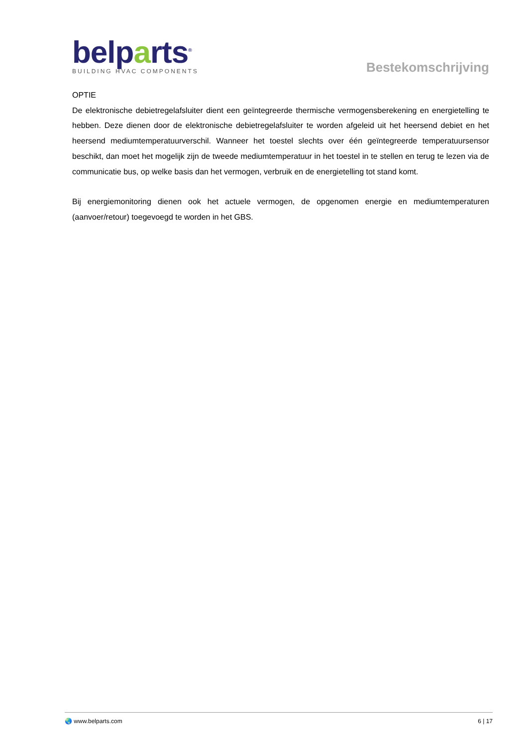belparts<sup>®</sup>
BUILDING HVAC COMPONENTS
Bestekomschrijving
OPTIE
De elektronische debietregelafsluiter dient een geïntegreerde thermische vermogensberekening en energietelling te hebben. Deze dienen door de elektronische debietregelafsluiter te worden afgeleid uit het heersend debiet en het heersend mediumtemperatuurverschil. Wanneer het toestel slechts over één geïntegreerde temperatuursensor beschikt, dan moet het mogelijk zijn de tweede mediumtemperatuur in het toestel in te stellen en terug te lezen via de communicatie bus, op welke basis dan het vermogen, verbruik en de energietelling tot stand komt.
Bij energiemonitoring dienen ook het actuele vermogen, de opgenomen energie en mediumtemperaturen (aanvoer/retour) toegevoegd te worden in het GBS.
🌏 www.belparts.com 6 | 17